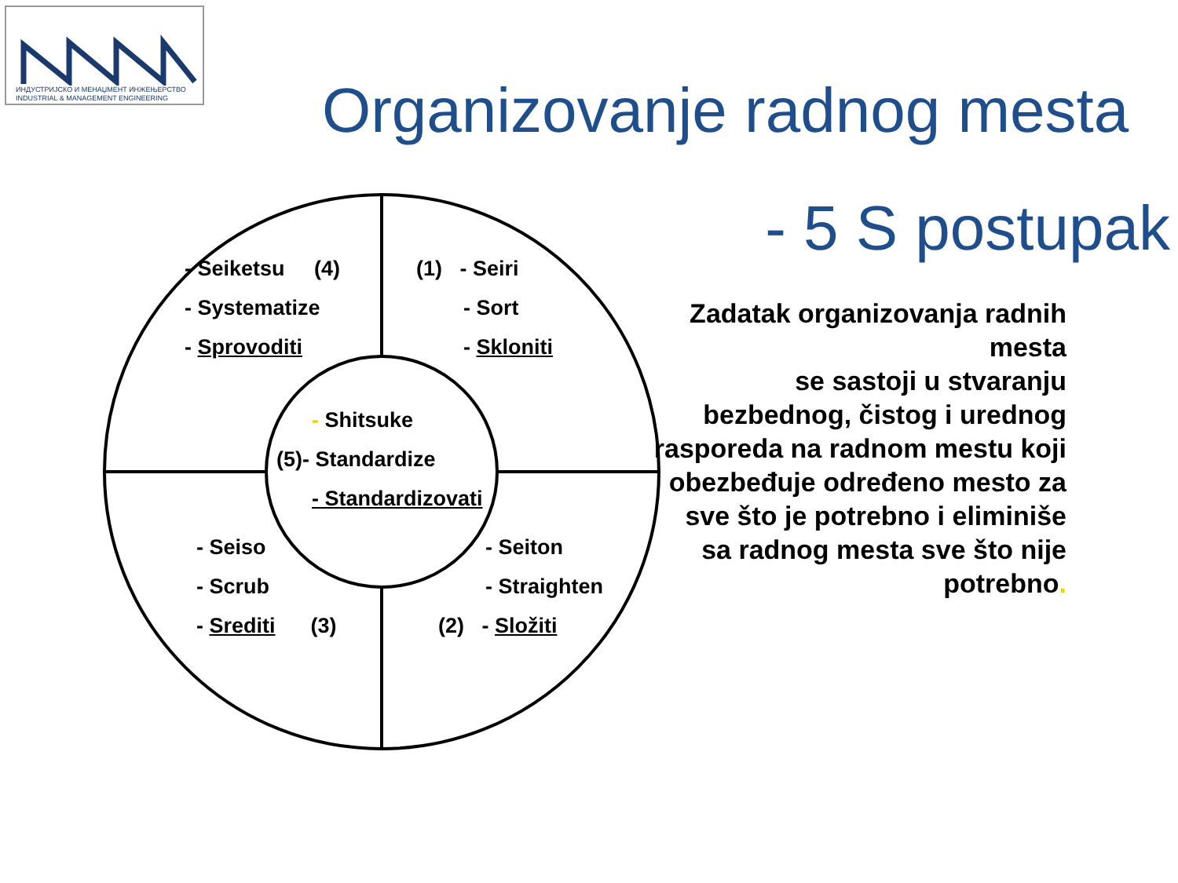ИНДУСТРИЈСКО И МЕНАЏМЕНТ ИНЖЕЊЕРСТВО
INDUSTRIAL & MANAGEMENT ENGINEERING
Organizovanje radnog mesta
- 5 S postupak
- Seiketsu (4)
- Systematize
- Sprovoditi
(1) - Seiri
- Sort
- Skloniti
- Shitsuke
(5)- Standardize
- Standardizovati
- Seiso
- Scrub
- Srediti (3)
- Seiton
- Straighten
(2) - Složiti
Zadatak organizovanja radnih mesta
se sastoji u stvaranju bezbednog, čistog i urednog rasporeda na radnom mestu koji obezbeđuje određeno mesto za sve što je potrebno i eliminiše sa radnog mesta sve što nije potrebno.